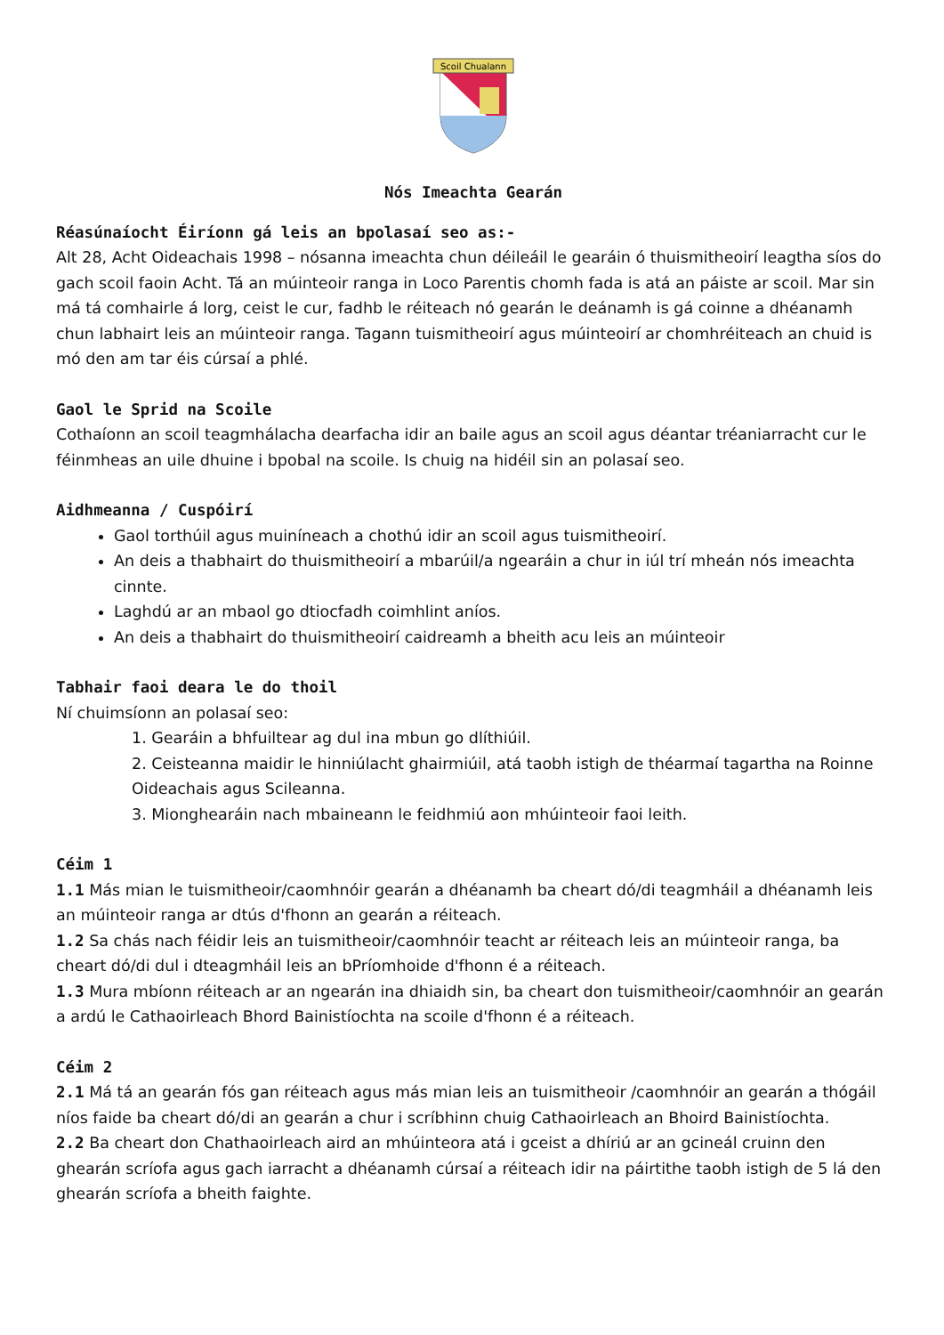Scoil Chualann
Nós Imeachta Gearán
Réasúnaíocht Éiríonn gá leis an bpolasaí seo as:-
Alt 28, Acht Oideachais 1998 – nósanna imeachta chun déileáil le gearáin ó thuismitheoirí leagtha síos do gach scoil faoin Acht. Tá an múinteoir ranga in Loco Parentis chomh fada is atá an páiste ar scoil. Mar sin má tá comhairle á lorg, ceist le cur, fadhb le réiteach nó gearán le deánamh is gá coinne a dhéanamh chun labhairt leis an múinteoir ranga. Tagann tuismitheoirí agus múinteoirí ar chomhréiteach an chuid is mó den am tar éis cúrsaí a phlé.
Gaol le Sprid na Scoile
Cothaíonn an scoil teagmhálacha dearfacha idir an baile agus an scoil agus déantar tréaniarracht cur le féinmheas an uile dhuine i bpobal na scoile. Is chuig na hidéil sin an polasaí seo.
Aidhmeanna / Cuspóirí
Gaol torthúil agus muiníneach a chothú idir an scoil agus tuismitheoirí.
An deis a thabhairt do thuismitheoirí a mbarúil/a ngearáin a chur in iúl trí mheán nós imeachta cinnte.
Laghdú ar an mbaol go dtiocfadh coimhlint aníos.
An deis a thabhairt do thuismitheoirí caidreamh a bheith acu leis an múinteoir
Tabhair faoi deara le do thoil
Ní chuimsíonn an polasaí seo:
1. Gearáin a bhfuiltear ag dul ina mbun go dlíthiúil.
2. Ceisteanna maidir le hinniúlacht ghairmiúil, atá taobh istigh de théarmaí tagartha na Roinne Oideachais agus Scileanna.
3. Mionghearáin nach mbaineann le feidhmiú aon mhúinteoir faoi leith.
Céim 1
1.1 Más mian le tuismitheoir/caomhnóir gearán a dhéanamh ba cheart dó/di teagmháil a dhéanamh leis an múinteoir ranga ar dtús d'fhonn an gearán a réiteach.
1.2 Sa chás nach féidir leis an tuismitheoir/caomhnóir teacht ar réiteach leis an múinteoir ranga, ba cheart dó/di dul i dteagmháil leis an bPríomhoide d'fhonn é a réiteach.
1.3 Mura mbíonn réiteach ar an ngearán ina dhiaidh sin, ba cheart don tuismitheoir/caomhnóir an gearán a ardú le Cathaoirleach Bhord Bainistíochta na scoile d'fhonn é a réiteach.
Céim 2
2.1 Má tá an gearán fós gan réiteach agus más mian leis an tuismitheoir /caomhnóir an gearán a thógáil níos faide ba cheart dó/di an gearán a chur i scríbhinn chuig Cathaoirleach an Bhoird Bainistíochta.
2.2 Ba cheart don Chathaoirleach aird an mhúinteora atá i gceist a dhíriú ar an gcineál cruinn den ghearán scríofa agus gach iarracht a dhéanamh cúrsaí a réiteach idir na páirtithe taobh istigh de 5 lá den ghearán scríofa a bheith faighte.